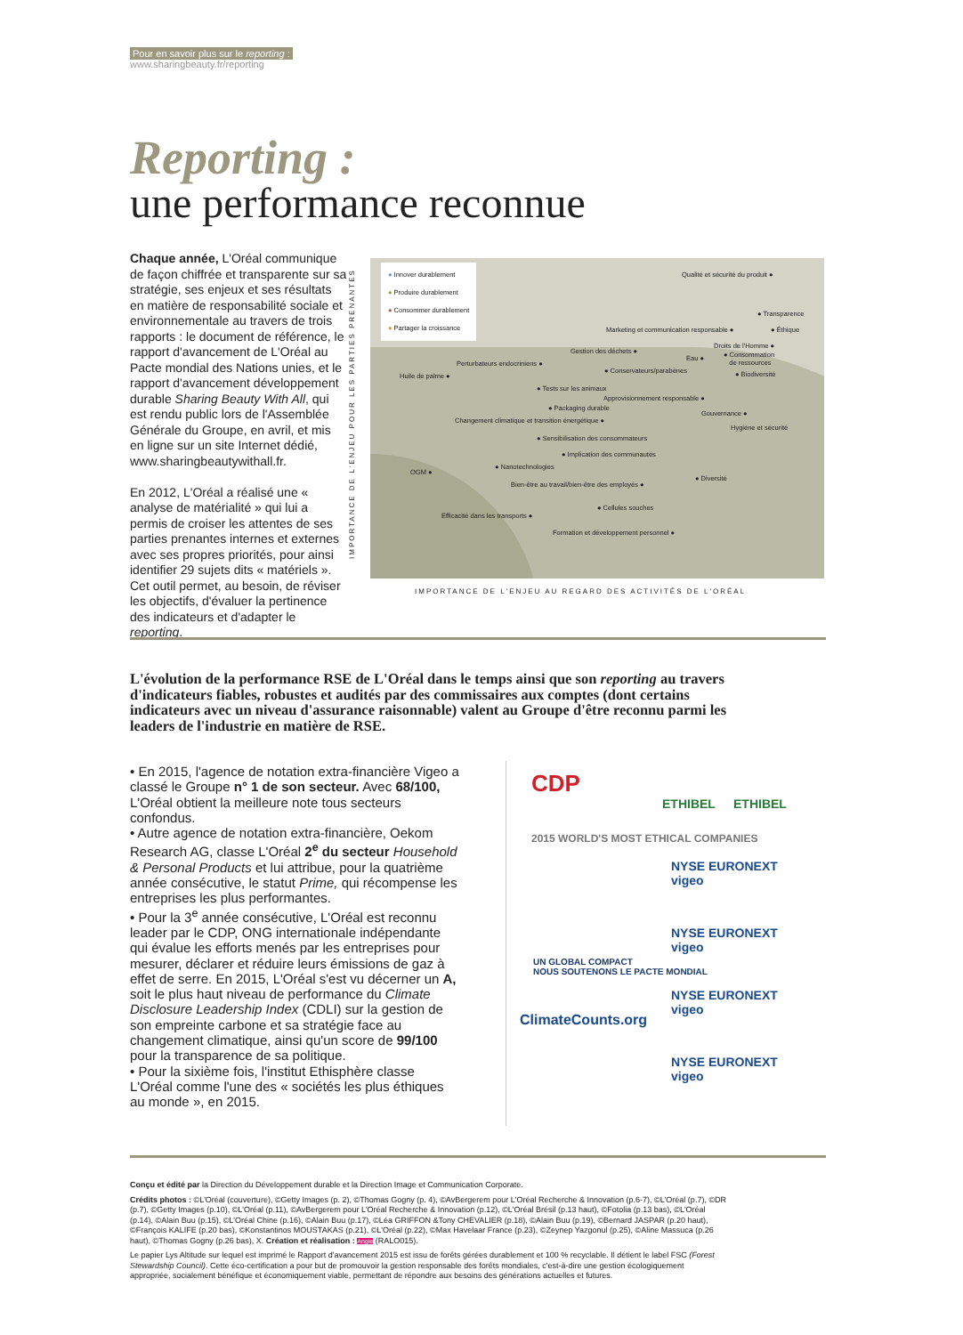Pour en savoir plus sur le reporting :
www.sharingbeauty.fr/reporting
Reporting :
une performance reconnue
Chaque année, L'Oréal communique de façon chiffrée et transparente sur sa stratégie, ses enjeux et ses résultats en matière de responsabilité sociale et environnementale au travers de trois rapports : le document de référence, le rapport d'avancement de L'Oréal au Pacte mondial des Nations unies, et le rapport d'avancement développement durable Sharing Beauty With All, qui est rendu public lors de l'Assemblée Générale du Groupe, en avril, et mis en ligne sur un site Internet dédié, www.sharingbeautywithall.fr.
En 2012, L'Oréal a réalisé une « analyse de matérialité » qui lui a permis de croiser les attentes de ses parties prenantes internes et externes avec ses propres priorités, pour ainsi identifier 29 sujets dits « matériels ». Cet outil permet, au besoin, de réviser les objectifs, d'évaluer la pertinence des indicateurs et d'adapter le reporting.
IMPORTANCE DE L'ENJEU POUR LES PARTIES PRENANTES
● Innover durablement
● Produire durablement
● Consommer durablement
● Partager la croissance
Qualité et sécurité du produit ●
● Transparence
Marketing et communication responsable ● ● Éthique
Droits de l'Homme ●
Gestion des déchets ●
Eau ●
● Consommation
de ressources
Perturbateurs endocriniens ●
● Conservateurs/parabènes ● Biodiversité
Huile de palme ●
● Tests sur les animaux
Approvisionnement responsable ●
● Packaging durable
Gouvernance ●
Changement climatique et transition énergétique ●
Hygiène et sécurité
● Sensibilisation des consommateurs
● Implication des communautés
● Nanotechnologies
OGM ●
● Diversité
Bien-être au travail/bien-être des employés ●
● Cellules souches
Efficacité dans les transports ●
Formation et développement personnel ●
IMPORTANCE DE L'ENJEU AU REGARD DES ACTIVITÉS DE L'ORÉAL
L'évolution de la performance RSE de L'Oréal dans le temps ainsi que son reporting au travers d'indicateurs fiables, robustes et audités par des commissaires aux comptes (dont certains indicateurs avec un niveau d'assurance raisonnable) valent au Groupe d'être reconnu parmi les leaders de l'industrie en matière de RSE.
• En 2015, l'agence de notation extra-financière Vigeo a classé le Groupe n° 1 de son secteur. Avec 68/100, L'Oréal obtient la meilleure note tous secteurs confondus.
• Autre agence de notation extra-financière, Oekom Research AG, classe L'Oréal 2<sup>e</sup> du secteur Household & Personal Products et lui attribue, pour la quatrième année consécutive, le statut Prime, qui récompense les entreprises les plus performantes.
• Pour la 3<sup>e</sup> année consécutive, L'Oréal est reconnu leader par le CDP, ONG internationale indépendante qui évalue les efforts menés par les entreprises pour mesurer, déclarer et réduire leurs émissions de gaz à effet de serre. En 2015, L'Oréal s'est vu décerner un A, soit le plus haut niveau de performance du Climate Disclosure Leadership Index (CDLI) sur la gestion de son empreinte carbone et sa stratégie face au changement climatique, ainsi qu'un score de 99/100 pour la transparence de sa politique.
• Pour la sixième fois, l'institut Ethisphère classe L'Oréal comme l'une des « sociétés les plus éthiques au monde », en 2015.
CDP
ETHIBEL ETHIBEL
2015 WORLD'S MOST ETHICAL COMPANIES
NYSE EURONEXT vigeo
UN GLOBAL COMPACT
NOUS SOUTENONS LE PACTE MONDIAL
NYSE EURONEXT vigeo
NYSE EURONEXT vigeo
ClimateCounts.org
NYSE EURONEXT vigeo
Conçu et édité par la Direction du Développement durable et la Direction Image et Communication Corporate.
Crédits photos : ©L'Oréal (couverture), ©Getty Images (p. 2), ©Thomas Gogny (p. 4), ©AvBergerem pour L'Oréal Recherche & Innovation (p.6-7), ©L'Oréal (p.7), ©DR (p.7), ©Getty Images (p.10), ©L'Oréal (p.11), ©AvBergerem pour L'Oréal Recherche & Innovation (p.12), ©L'Oréal Brésil (p.13 haut), ©Fotolia (p.13 bas), ©L'Oréal (p.14), ©Alain Buu (p.15), ©L'Oréal Chine (p.16), ©Alain Buu (p.17), ©Léa GRIFFON &Tony CHEVALIER (p.18), ©Alain Buu (p.19), ©Bernard JASPAR (p.20 haut), ©François KALIFE (p.20 bas), ©Konstantinos MOUSTAKAS (p.21), ©L'Oréal (p.22), ©Max Havelaar France (p.23), ©Zeynep Yazgonul (p.25), ©Aline Massuca (p.26 haut), ©Thomas Gogny (p.26 bas), X. Création et réalisation : Angie (RALO015).
Le papier Lys Altitude sur lequel est imprimé le Rapport d'avancement 2015 est issu de forêts gérées durablement et 100 % recyclable. Il détient le label FSC (Forest Stewardship Council). Cette éco-certification a pour but de promouvoir la gestion responsable des forêts mondiales, c'est-à-dire une gestion écologiquement appropriée, socialement bénéfique et économiquement viable, permettant de répondre aux besoins des générations actuelles et futures.